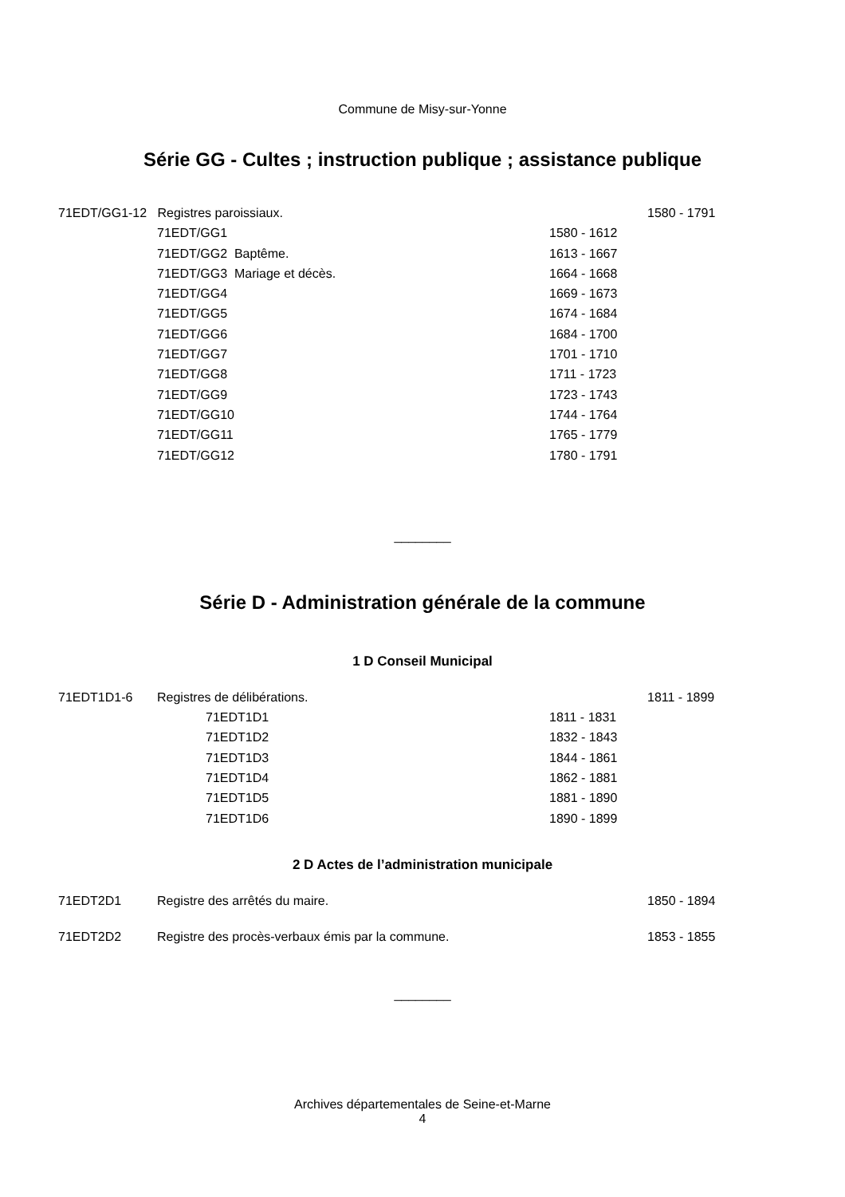Commune de Misy-sur-Yonne
Série GG - Cultes ; instruction publique ; assistance publique
71EDT/GG1-12 Registres paroissiaux. 1580 - 1791
71EDT/GG1 1580 - 1612
71EDT/GG2 Baptême. 1613 - 1667
71EDT/GG3 Mariage et décès. 1664 - 1668
71EDT/GG4 1669 - 1673
71EDT/GG5 1674 - 1684
71EDT/GG6 1684 - 1700
71EDT/GG7 1701 - 1710
71EDT/GG8 1711 - 1723
71EDT/GG9 1723 - 1743
71EDT/GG10 1744 - 1764
71EDT/GG11 1765 - 1779
71EDT/GG12 1780 - 1791
________
Série D - Administration générale de la commune
1 D Conseil Municipal
71EDT1D1-6 Registres de délibérations. 1811 - 1899
71EDT1D1 1811 - 1831
71EDT1D2 1832 - 1843
71EDT1D3 1844 - 1861
71EDT1D4 1862 - 1881
71EDT1D5 1881 - 1890
71EDT1D6 1890 - 1899
2 D Actes de l’administration municipale
71EDT2D1 Registre des arrêtés du maire. 1850 - 1894
71EDT2D2 Registre des procès-verbaux émis par la commune. 1853 - 1855
________
Archives départementales de Seine-et-Marne
4